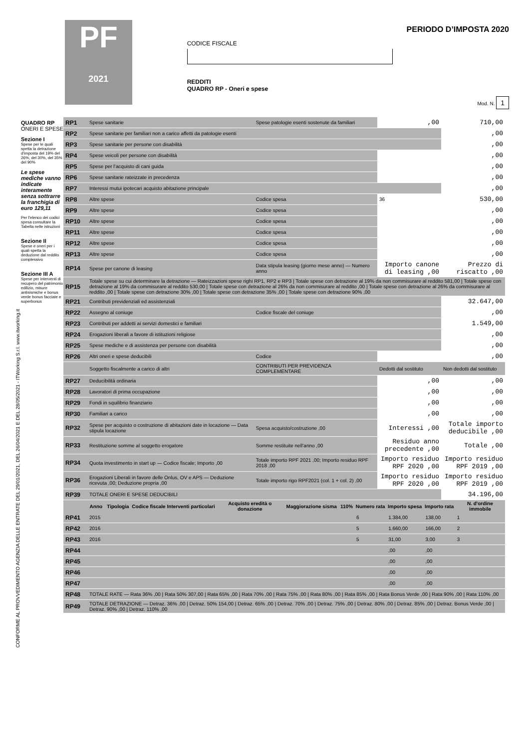CONFORME AL PROVVEDIMENTO AGENZIA DELLE ENTRATE DEL 29/01/2021, DEL 26/04/2021 E DEL 28/05/2021 - ITWorking S.r.l. www.itworking.it
PF
2021
CODICE FISCALE
REDDITI
QUADRO RP - Oneri e spese
PERIODO D’IMPOSTA 2020
Mod. N. 1
QUADRO RP
ONERI E SPESE
Sezione I
Spese per le quali spetta la detrazione d'imposta del 19% del 26%, del 30%, del 35% del 90%
Le spese mediche vanno indicate interamente senza sottrarre la franchigia di euro 129,11
Per l'elenco dei codici spesa consultare la Tabella nelle istruzioni
Sezione II
Spese e oneri per i quali spetta la deduzione dal reddito complessivo
Sezione III A
Spese per interventi di recupero del patrimonio edilizio, misure antisismiche e bonus verde bonus facciate e superbonus
| RP1 | Spese sanitarie | Spese patologie esenti sostenute da familiari | ,00 | 710,00 |
| RP2 | Spese sanitarie per familiari non a carico affetti da patologie esenti | | | ,00 |
| RP3 | Spese sanitarie per persone con disabilità | | | ,00 |
| RP4 | Spese veicoli per persone con disabilità | | | ,00 |
| RP5 | Spese per l’acquisto di cani guida | | | ,00 |
| RP6 | Spese sanitarie rateizzate in precedenza | | | ,00 |
| RP7 | Interessi mutui ipotecari acquisto abitazione principale | | | ,00 |
| RP8 | Altre spese | Codice spesa | 36 | 530,00 |
| RP9 | Altre spese | Codice spesa | | ,00 |
| RP10 | Altre spese | Codice spesa | | ,00 |
| RP11 | Altre spese | Codice spesa | | ,00 |
| RP12 | Altre spese | Codice spesa | | ,00 |
| RP13 | Altre spese | Codice spesa | | ,00 |
| RP14 | Spese per canone di leasing | Data stipula leasing (giorno mese anno) — Numero anno | Importo canone di leasing ,00 | Prezzo di riscatto ,00 |
| RP15 | Totale spese su cui determinare la detrazione — Rateizzazioni spese righi RP1, RP2 e RP3 / Totale spese con detrazione al 19% da non commisurare al reddito 581,00 / Totale spese con detrazione al 19% da commisurare al reddito 530,00 / Totale spese con detrazione al 26% da non commisurare al reddito ,00 / Totale spese con detrazione al 26% da commisurare al reddito ,00 / Totale spese con detrazione 30% ,00 / Totale spese con detrazione 35% ,00 / Totale spese con detrazione 90% ,00 | | | |
| RP21 | Contributi previdenziali ed assistenziali | | | 32.647,00 |
| RP22 | Assegno al coniuge | Codice fiscale del coniuge | | ,00 |
| RP23 | Contributi per addetti ai servizi domestici e familiari | | | 1.549,00 |
| RP24 | Erogazioni liberali a favore di istituzioni religiose | | | ,00 |
| RP25 | Spese mediche e di assistenza per persone con disabilità | | | ,00 |
| RP26 | Altri oneri e spese deducibili | Codice | | ,00 |
| | Soggetto fiscalmente a carico di altri | CONTRIBUTI PER PREVIDENZA COMPLEMENTARE | Dedotti dal sostituto | Non dedotti dal sostituto |
| RP27 | Deducibilità ordinaria | | ,00 | ,00 |
| RP28 | Lavoratori di prima occupazione | | ,00 | ,00 |
| RP29 | Fondi in squilibrio finanziario | | ,00 | ,00 |
| RP30 | Familiari a carico | | ,00 | ,00 |
| RP32 | Spese per acquisto o costruzione di abitazioni date in locazione — Data stipula locazione | Spesa acquisto/costruzione ,00 | Interessi ,00 | Totale importo deducibile ,00 |
| RP33 | Restituzione somme al soggetto erogatore | Somme restituite nell’anno ,00 | Residuo anno precedente ,00 | Totale ,00 |
| RP34 | Quota investimento in start up — Codice fiscale; Importo ,00 | Totale importo RPF 2021 ,00; Importo residuo RPF 2018 ,00 | Importo residuo RPF 2020 ,00 | Importo residuo RPF 2019 ,00 |
| RP36 | Erogazioni Liberali in favore delle Onlus, OV e APS — Deduzione ricevuta ,00; Deduzione propria ,00 | Totale importo rigo RPF2021 (col. 1 + col. 2) ,00 | Importo residuo RPF 2020 ,00 | Importo residuo RPF 2019 ,00 |
| RP39 | TOTALE ONERI E SPESE DEDUCIBILI | | | 34.196,00 |
| | Anno | Tipologia | Codice fiscale | Interventi particolari | Acquisto eredità o donazione | Maggiorazione sisma | 110% | Numero rata | Importo spesa | Importo rata | N. d'ordine immobile |
| --- | --- | --- | --- | --- | --- | --- | --- | --- | --- | --- | --- |
| RP41 | 2015 | | | | | | | 6 | 1.384,00 | 138,00 | 1 |
| RP42 | 2016 | | | | | | | 5 | 1.660,00 | 166,00 | 2 |
| RP43 | 2016 | | | | | | | 5 | 31,00 | 3,00 | 3 |
| RP44 | | | | | | | | | ,00 | ,00 | |
| RP45 | | | | | | | | | ,00 | ,00 | |
| RP46 | | | | | | | | | ,00 | ,00 | |
| RP47 | | | | | | | | | ,00 | ,00 | |
| RP48 | TOTALE RATE — Rata 36% ,00 / Rata 50% 307,00 / Rata 65% ,00 / Rata 70% ,00 / Rata 75% ,00 / Rata 80% ,00 / Rata 85% ,00 / Rata Bonus Verde ,00 / Rata 90% ,00 / Rata 110% ,00 | | | | | | | | | | |
| RP49 | TOTALE DETRAZIONE — Detraz. 36% ,00 / Detraz. 50% 154,00 / Detraz. 65% ,00 / Detraz. 70% ,00 / Detraz. 75% ,00 / Detraz. 80% ,00 / Detraz. 85% ,00 / Detraz. Bonus Verde ,00 / Detraz. 90% ,00 / Detraz. 110% ,00 | | | | | | | | | | |